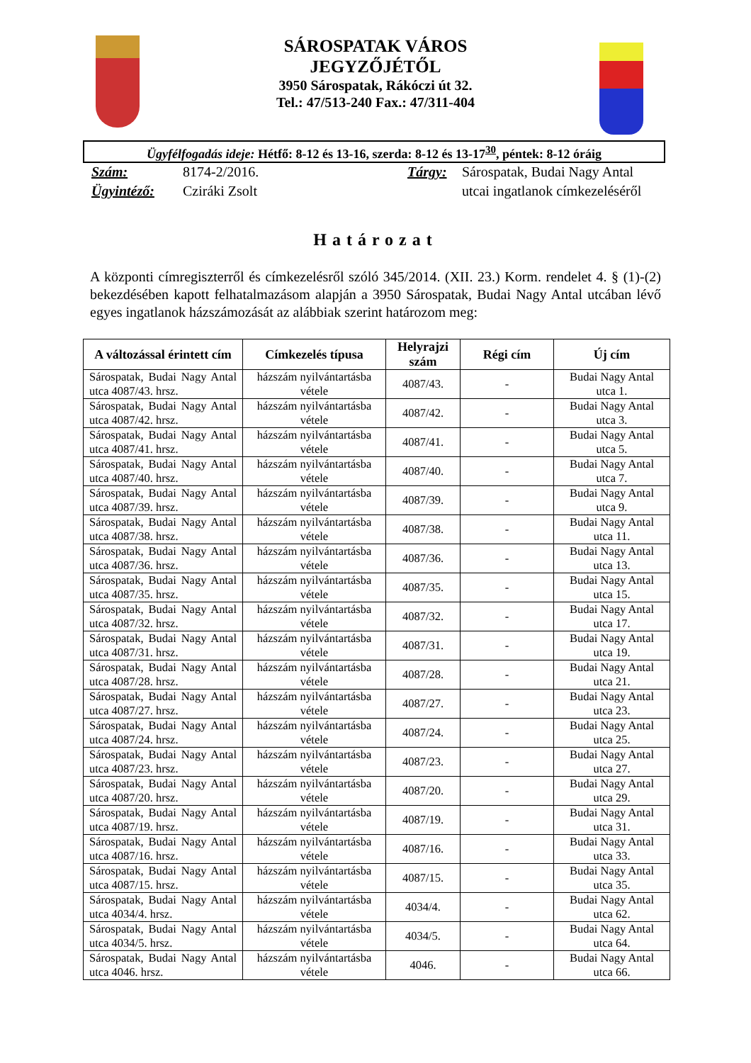SÁROSPATAK VÁROS
JEGYZŐJÉTŐL
3950 Sárospatak, Rákóczi út 32.
Tel.: 47/513-240 Fax.: 47/311-404
Ügyfélfogadás ideje: Hétfő: 8-12 és 13-16, szerda: 8-12 és 13-17<sup>30</sup>, péntek: 8-12 óráig
| Szám: | 8174-2/2016. | Tárgy: | Sárospatak, Budai Nagy Antal |
| Ügyintéző: | Cziráki Zsolt | | utcai ingatlanok címkezeléséről |
Határozat
A központi címregiszterről és címkezelésről szóló 345/2014. (XII. 23.) Korm. rendelet 4. § (1)-(2) bekezdésében kapott felhatalmazásom alapján a 3950 Sárospatak, Budai Nagy Antal utcában lévő egyes ingatlanok házszámozását az alábbiak szerint határozom meg:
| A változással érintett cím | Címkezelés típusa | Helyrajzi szám | Régi cím | Új cím |
| --- | --- | --- | --- | --- |
| Sárospatak, Budai Nagy Antal utca 4087/43. hrsz. | házszám nyilvántartásba vétele | 4087/43. | - | Budai Nagy Antal utca 1. |
| Sárospatak, Budai Nagy Antal utca 4087/42. hrsz. | házszám nyilvántartásba vétele | 4087/42. | - | Budai Nagy Antal utca 3. |
| Sárospatak, Budai Nagy Antal utca 4087/41. hrsz. | házszám nyilvántartásba vétele | 4087/41. | - | Budai Nagy Antal utca 5. |
| Sárospatak, Budai Nagy Antal utca 4087/40. hrsz. | házszám nyilvántartásba vétele | 4087/40. | - | Budai Nagy Antal utca 7. |
| Sárospatak, Budai Nagy Antal utca 4087/39. hrsz. | házszám nyilvántartásba vétele | 4087/39. | - | Budai Nagy Antal utca 9. |
| Sárospatak, Budai Nagy Antal utca 4087/38. hrsz. | házszám nyilvántartásba vétele | 4087/38. | - | Budai Nagy Antal utca 11. |
| Sárospatak, Budai Nagy Antal utca 4087/36. hrsz. | házszám nyilvántartásba vétele | 4087/36. | - | Budai Nagy Antal utca 13. |
| Sárospatak, Budai Nagy Antal utca 4087/35. hrsz. | házszám nyilvántartásba vétele | 4087/35. | - | Budai Nagy Antal utca 15. |
| Sárospatak, Budai Nagy Antal utca 4087/32. hrsz. | házszám nyilvántartásba vétele | 4087/32. | - | Budai Nagy Antal utca 17. |
| Sárospatak, Budai Nagy Antal utca 4087/31. hrsz. | házszám nyilvántartásba vétele | 4087/31. | - | Budai Nagy Antal utca 19. |
| Sárospatak, Budai Nagy Antal utca 4087/28. hrsz. | házszám nyilvántartásba vétele | 4087/28. | - | Budai Nagy Antal utca 21. |
| Sárospatak, Budai Nagy Antal utca 4087/27. hrsz. | házszám nyilvántartásba vétele | 4087/27. | - | Budai Nagy Antal utca 23. |
| Sárospatak, Budai Nagy Antal utca 4087/24. hrsz. | házszám nyilvántartásba vétele | 4087/24. | - | Budai Nagy Antal utca 25. |
| Sárospatak, Budai Nagy Antal utca 4087/23. hrsz. | házszám nyilvántartásba vétele | 4087/23. | - | Budai Nagy Antal utca 27. |
| Sárospatak, Budai Nagy Antal utca 4087/20. hrsz. | házszám nyilvántartásba vétele | 4087/20. | - | Budai Nagy Antal utca 29. |
| Sárospatak, Budai Nagy Antal utca 4087/19. hrsz. | házszám nyilvántartásba vétele | 4087/19. | - | Budai Nagy Antal utca 31. |
| Sárospatak, Budai Nagy Antal utca 4087/16. hrsz. | házszám nyilvántartásba vétele | 4087/16. | - | Budai Nagy Antal utca 33. |
| Sárospatak, Budai Nagy Antal utca 4087/15. hrsz. | házszám nyilvántartásba vétele | 4087/15. | - | Budai Nagy Antal utca 35. |
| Sárospatak, Budai Nagy Antal utca 4034/4. hrsz. | házszám nyilvántartásba vétele | 4034/4. | - | Budai Nagy Antal utca 62. |
| Sárospatak, Budai Nagy Antal utca 4034/5. hrsz. | házszám nyilvántartásba vétele | 4034/5. | - | Budai Nagy Antal utca 64. |
| Sárospatak, Budai Nagy Antal utca 4046. hrsz. | házszám nyilvántartásba vétele | 4046. | - | Budai Nagy Antal utca 66. |